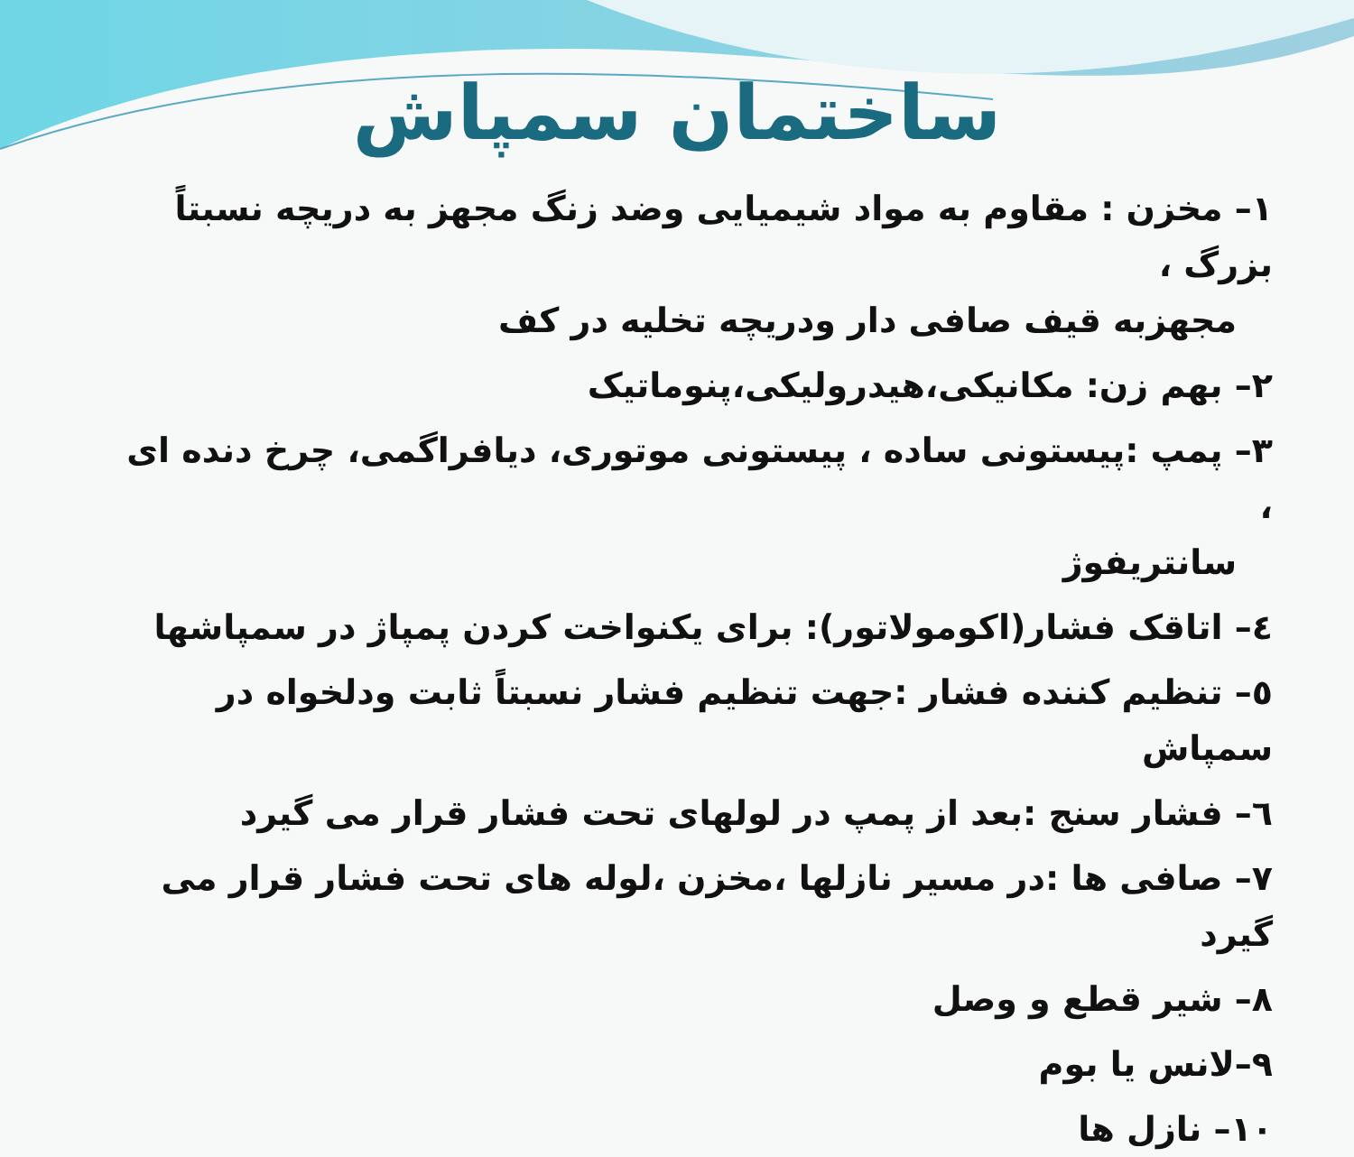ساختمان سمپاش
۱– مخزن : مقاوم به مواد شیمیایی وضد زنگ مجهز به دریچه نسبتاً بزرگ ،
مجهزبه قیف صافی دار ودریچه تخلیه در کف
۲– بهم زن: مکانیکی،هیدرولیکی،پنوماتیک
۳– پمپ :پیستونی ساده ، پیستونی موتوری، دیافراگمی، چرخ دنده ای ،
سانتریفوژ
٤– اتاقک فشار(اکومولاتور): برای یکنواخت کردن پمپاژ در سمپاشها
٥– تنظیم کننده فشار :جهت تنظیم فشار نسبتاً ثابت ودلخواه در سمپاش
٦– فشار سنج :بعد از پمپ در لولهای تحت فشار قرار می گیرد
۷– صافی ها :در مسیر نازلها ،مخزن ،لوله های تحت فشار قرار می گیرد
۸– شیر قطع و وصل
۹–لانس یا بوم
۱۰– نازل ها